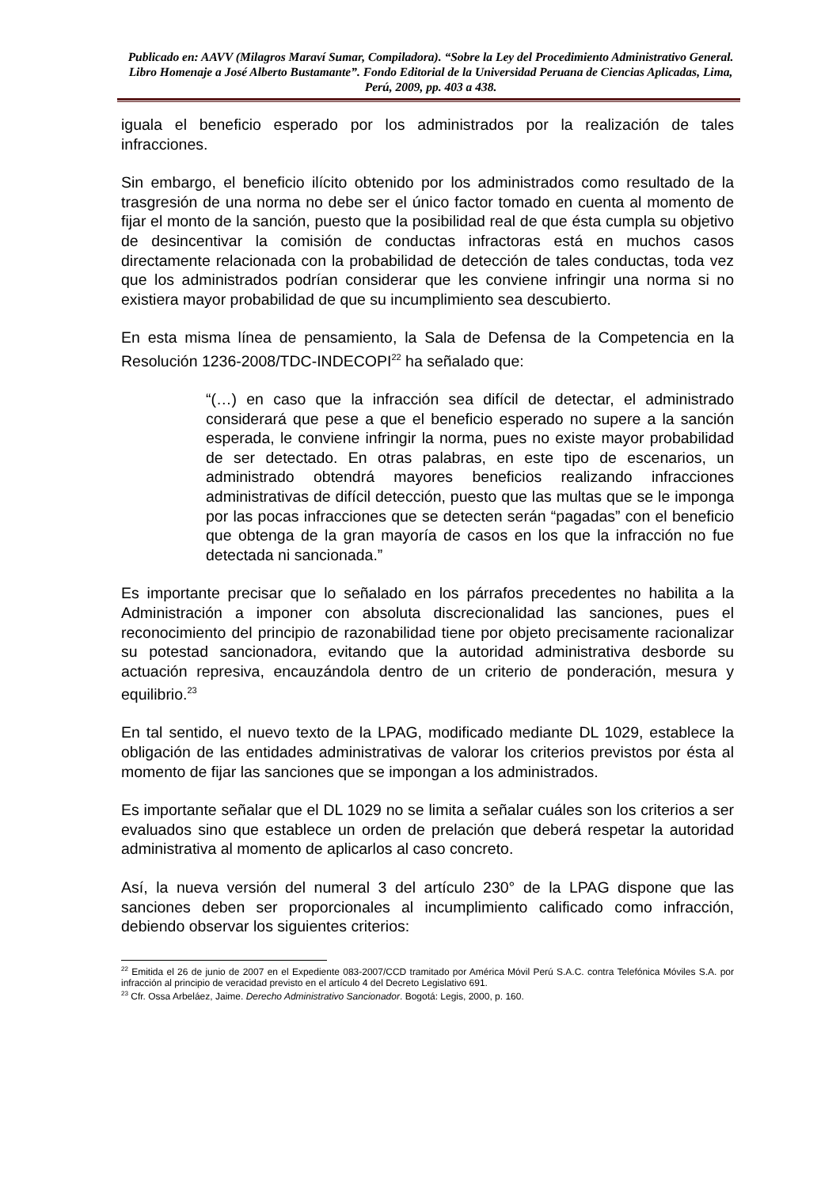Publicado en: AAVV (Milagros Maraví Sumar, Compiladora). “Sobre la Ley del Procedimiento Administrativo General. Libro Homenaje a José Alberto Bustamante”. Fondo Editorial de la Universidad Peruana de Ciencias Aplicadas, Lima, Perú, 2009, pp. 403 a 438.
iguala el beneficio esperado por los administrados por la realización de tales infracciones.
Sin embargo, el beneficio ilícito obtenido por los administrados como resultado de la trasgresión de una norma no debe ser el único factor tomado en cuenta al momento de fijar el monto de la sanción, puesto que la posibilidad real de que ésta cumpla su objetivo de desincentivar la comisión de conductas infractoras está en muchos casos directamente relacionada con la probabilidad de detección de tales conductas, toda vez que los administrados podrían considerar que les conviene infringir una norma si no existiera mayor probabilidad de que su incumplimiento sea descubierto.
En esta misma línea de pensamiento, la Sala de Defensa de la Competencia en la Resolución 1236-2008/TDC-INDECOPI<sup>22</sup> ha señalado que:
“(…) en caso que la infracción sea difícil de detectar, el administrado considerará que pese a que el beneficio esperado no supere a la sanción esperada, le conviene infringir la norma, pues no existe mayor probabilidad de ser detectado. En otras palabras, en este tipo de escenarios, un administrado obtendrá mayores beneficios realizando infracciones administrativas de difícil detección, puesto que las multas que se le imponga por las pocas infracciones que se detecten serán “pagadas” con el beneficio que obtenga de la gran mayoría de casos en los que la infracción no fue detectada ni sancionada.”
Es importante precisar que lo señalado en los párrafos precedentes no habilita a la Administración a imponer con absoluta discrecionalidad las sanciones, pues el reconocimiento del principio de razonabilidad tiene por objeto precisamente racionalizar su potestad sancionadora, evitando que la autoridad administrativa desborde su actuación represiva, encauzándola dentro de un criterio de ponderación, mesura y equilibrio.<sup>23</sup>
En tal sentido, el nuevo texto de la LPAG, modificado mediante DL 1029, establece la obligación de las entidades administrativas de valorar los criterios previstos por ésta al momento de fijar las sanciones que se impongan a los administrados.
Es importante señalar que el DL 1029 no se limita a señalar cuáles son los criterios a ser evaluados sino que establece un orden de prelación que deberá respetar la autoridad administrativa al momento de aplicarlos al caso concreto.
Así, la nueva versión del numeral 3 del artículo 230° de la LPAG dispone que las sanciones deben ser proporcionales al incumplimiento calificado como infracción, debiendo observar los siguientes criterios:
<sup>22</sup> Emitida el 26 de junio de 2007 en el Expediente 083-2007/CCD tramitado por América Móvil Perú S.A.C. contra Telefónica Móviles S.A. por infracción al principio de veracidad previsto en el artículo 4 del Decreto Legislativo 691.
<sup>23</sup> Cfr. Ossa Arbeláez, Jaime. Derecho Administrativo Sancionador. Bogotá: Legis, 2000, p. 160.